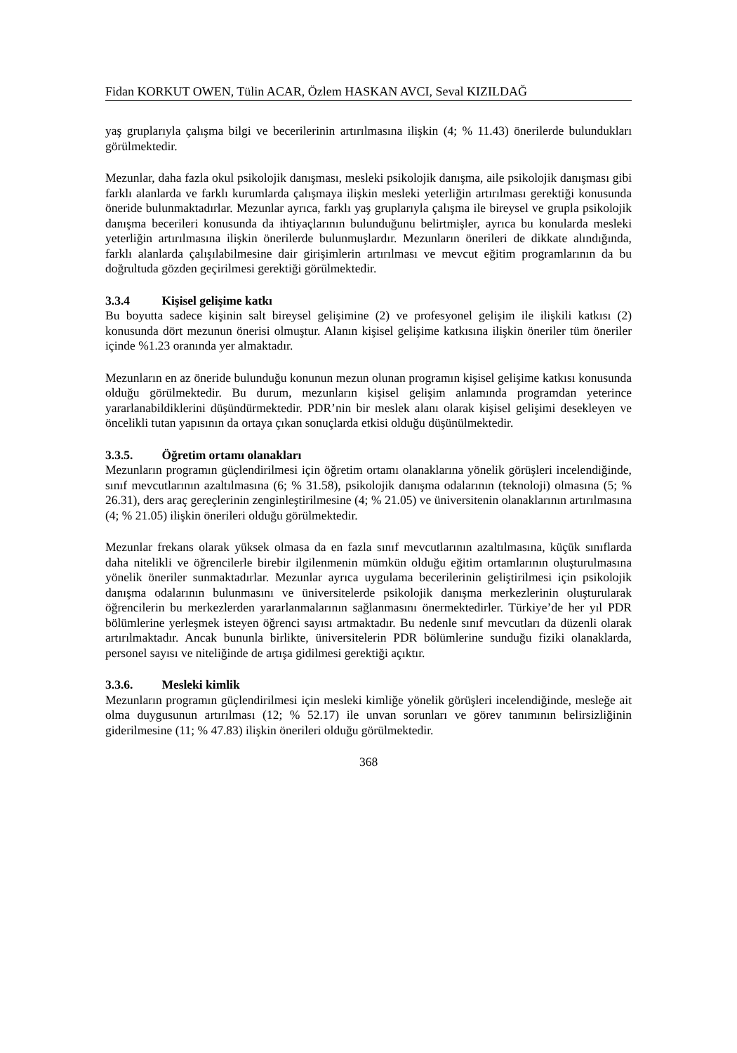Fidan KORKUT OWEN, Tülin ACAR, Özlem HASKAN AVCI, Seval KIZILDAĞ
yaş gruplarıyla çalışma bilgi ve becerilerinin artırılmasına ilişkin (4; % 11.43) önerilerde bulundukları görülmektedir.
Mezunlar, daha fazla okul psikolojik danışması, mesleki psikolojik danışma, aile psikolojik danışması gibi farklı alanlarda ve farklı kurumlarda çalışmaya ilişkin mesleki yeterliğin artırılması gerektiği konusunda öneride bulunmaktadırlar. Mezunlar ayrıca, farklı yaş gruplarıyla çalışma ile bireysel ve grupla psikolojik danışma becerileri konusunda da ihtiyaçlarının bulunduğunu belirtmişler, ayrıca bu konularda mesleki yeterliğin artırılmasına ilişkin önerilerde bulunmuşlardır. Mezunların önerileri de dikkate alındığında, farklı alanlarda çalışılabilmesine dair girişimlerin artırılması ve mevcut eğitim programlarının da bu doğrultuda gözden geçirilmesi gerektiği görülmektedir.
3.3.4 Kişisel gelişime katkı
Bu boyutta sadece kişinin salt bireysel gelişimine (2) ve profesyonel gelişim ile ilişkili katkısı (2) konusunda dört mezunun önerisi olmuştur. Alanın kişisel gelişime katkısına ilişkin öneriler tüm öneriler içinde %1.23 oranında yer almaktadır.
Mezunların en az öneride bulunduğu konunun mezun olunan programın kişisel gelişime katkısı konusunda olduğu görülmektedir. Bu durum, mezunların kişisel gelişim anlamında programdan yeterince yararlanabildiklerini düşündürmektedir. PDR’nin bir meslek alanı olarak kişisel gelişimi desekleyen ve öncelikli tutan yapısının da ortaya çıkan sonuçlarda etkisi olduğu düşünülmektedir.
3.3.5. Öğretim ortamı olanakları
Mezunların programın güçlendirilmesi için öğretim ortamı olanaklarına yönelik görüşleri incelendiğinde, sınıf mevcutlarının azaltılmasına (6; % 31.58), psikolojik danışma odalarının (teknoloji) olmasına (5; % 26.31), ders araç gereçlerinin zenginleştirilmesine (4; % 21.05) ve üniversitenin olanaklarının artırılmasına (4; % 21.05) ilişkin önerileri olduğu görülmektedir.
Mezunlar frekans olarak yüksek olmasa da en fazla sınıf mevcutlarının azaltılmasına, küçük sınıflarda daha nitelikli ve öğrencilerle birebir ilgilenmenin mümkün olduğu eğitim ortamlarının oluşturulmasına yönelik öneriler sunmaktadırlar. Mezunlar ayrıca uygulama becerilerinin geliştirilmesi için psikolojik danışma odalarının bulunmasını ve üniversitelerde psikolojik danışma merkezlerinin oluşturularak öğrencilerin bu merkezlerden yararlanmalarının sağlanmasını önermektedirler. Türkiye’de her yıl PDR bölümlerine yerleşmek isteyen öğrenci sayısı artmaktadır. Bu nedenle sınıf mevcutları da düzenli olarak artırılmaktadır. Ancak bununla birlikte, üniversitelerin PDR bölümlerine sunduğu fiziki olanaklarda, personel sayısı ve niteliğinde de artışa gidilmesi gerektiği açıktır.
3.3.6. Mesleki kimlik
Mezunların programın güçlendirilmesi için mesleki kimliğe yönelik görüşleri incelendiğinde, mesleğe ait olma duygusunun artırılması (12; % 52.17) ile unvan sorunları ve görev tanımının belirsizliğinin giderilmesine (11; % 47.83) ilişkin önerileri olduğu görülmektedir.
368